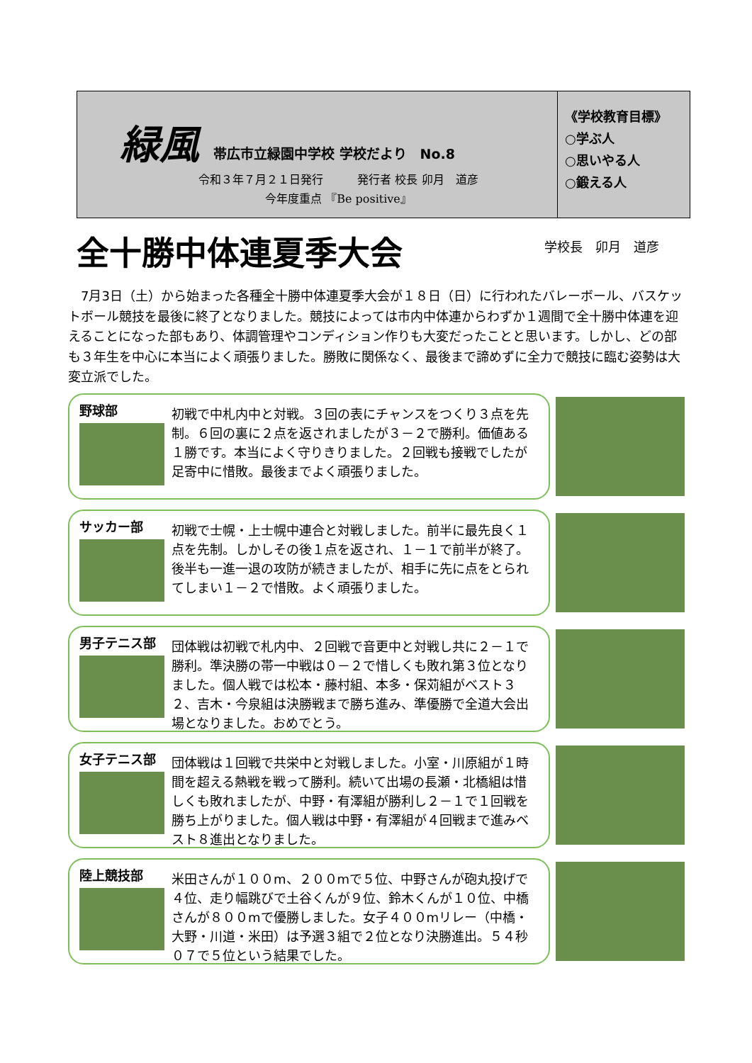緑風 帯広市立緑園中学校 学校だより　No.8
令和３年７月２１日発行　　　発行者 校長 卯月　道彦
今年度重点 『Be positive』
《学校教育目標》
○学ぶ人
○思いやる人
○鍛える人
全十勝中体連夏季大会
学校長　卯月　道彦
　7月3日（土）から始まった各種全十勝中体連夏季大会が１８日（日）に行われたバレーボール、バスケットボール競技を最後に終了となりました。競技によっては市内中体連からわずか１週間で全十勝中体連を迎えることになった部もあり、体調管理やコンディション作りも大変だったことと思います。しかし、どの部も３年生を中心に本当によく頑張りました。勝敗に関係なく、最後まで諦めずに全力で競技に臨む姿勢は大変立派でした。
野球部
初戦で中札内中と対戦。３回の表にチャンスをつくり３点を先制。６回の裏に２点を返されましたが３－２で勝利。価値ある１勝です。本当によく守りきりました。２回戦も接戦でしたが足寄中に惜敗。最後までよく頑張りました。
サッカー部
初戦で士幌・上士幌中連合と対戦しました。前半に最先良く１点を先制。しかしその後１点を返され、１－１で前半が終了。後半も一進一退の攻防が続きましたが、相手に先に点をとられてしまい１－２で惜敗。よく頑張りました。
男子テニス部
団体戦は初戦で札内中、２回戦で音更中と対戦し共に２－１で勝利。準決勝の帯一中戦は０－２で惜しくも敗れ第３位となりました。個人戦では松本・藤村組、本多・保苅組がベスト３２、吉木・今泉組は決勝戦まで勝ち進み、準優勝で全道大会出場となりました。おめでとう。
女子テニス部
団体戦は１回戦で共栄中と対戦しました。小室・川原組が１時間を超える熱戦を戦って勝利。続いて出場の長瀬・北橋組は惜しくも敗れましたが、中野・有澤組が勝利し２－１で１回戦を勝ち上がりました。個人戦は中野・有澤組が４回戦まで進みベスト８進出となりました。
陸上競技部
米田さんが１００m、２００mで５位、中野さんが砲丸投げで４位、走り幅跳びで土谷くんが９位、鈴木くんが１０位、中橋さんが８００mで優勝しました。女子４００mリレー（中橋・大野・川道・米田）は予選３組で２位となり決勝進出。５４秒０７で５位という結果でした。